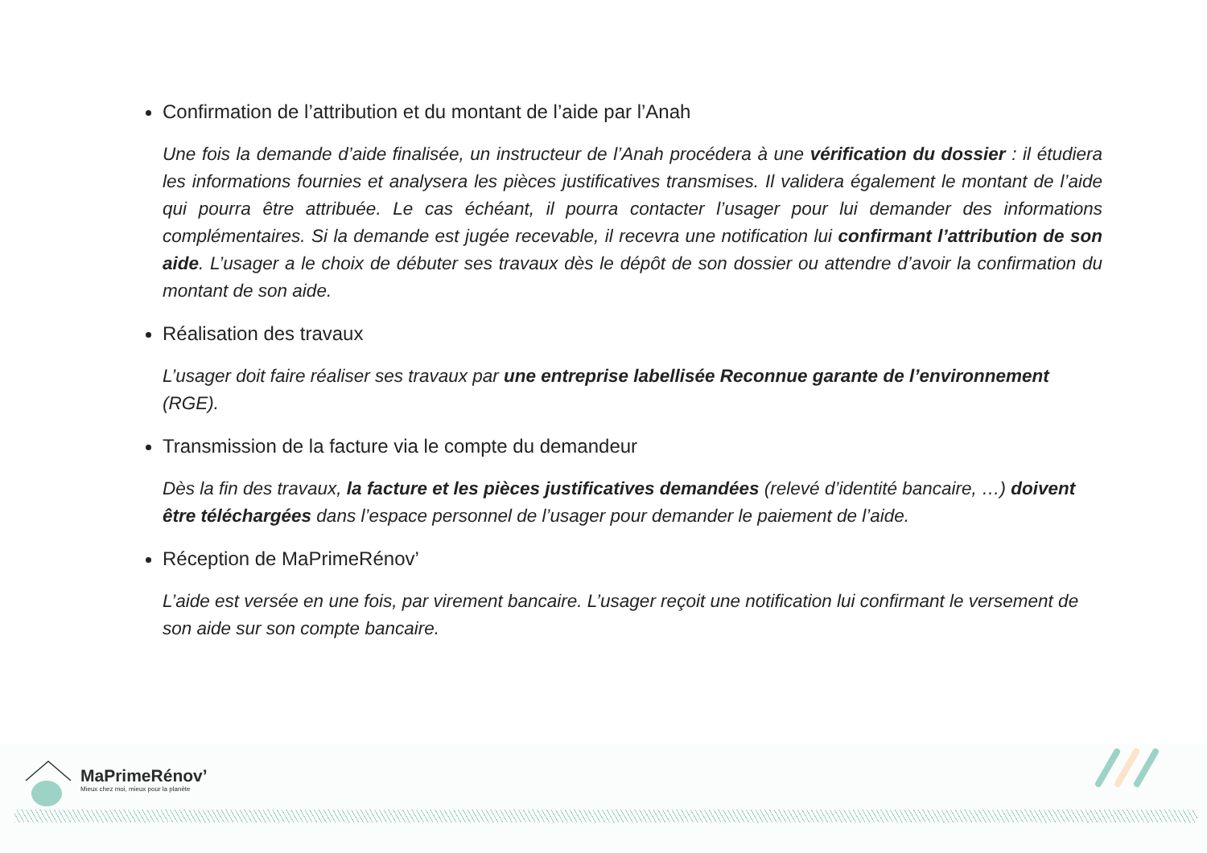Confirmation de l’attribution et du montant de l’aide par l’Anah
Une fois la demande d’aide finalisée, un instructeur de l’Anah procédera à une vérification du dossier : il étudiera les informations fournies et analysera les pièces justificatives transmises. Il validera également le montant de l’aide qui pourra être attribuée. Le cas échéant, il pourra contacter l’usager pour lui demander des informations complémentaires. Si la demande est jugée recevable, il recevra une notification lui confirmant l’attribution de son aide. L’usager a le choix de débuter ses travaux dès le dépôt de son dossier ou attendre d’avoir la confirmation du montant de son aide.
Réalisation des travaux
L’usager doit faire réaliser ses travaux par une entreprise labellisée Reconnue garante de l’environnement (RGE).
Transmission de la facture via le compte du demandeur
Dès la fin des travaux, la facture et les pièces justificatives demandées (relevé d’identité bancaire, …) doivent être téléchargées dans l’espace personnel de l’usager pour demander le paiement de l’aide.
Réception de MaPrimeRénov’
L’aide est versée en une fois, par virement bancaire. L’usager reçoit une notification lui confirmant le versement de son aide sur son compte bancaire.
MaPrimeRénov’
Mieux chez moi, mieux pour la planète